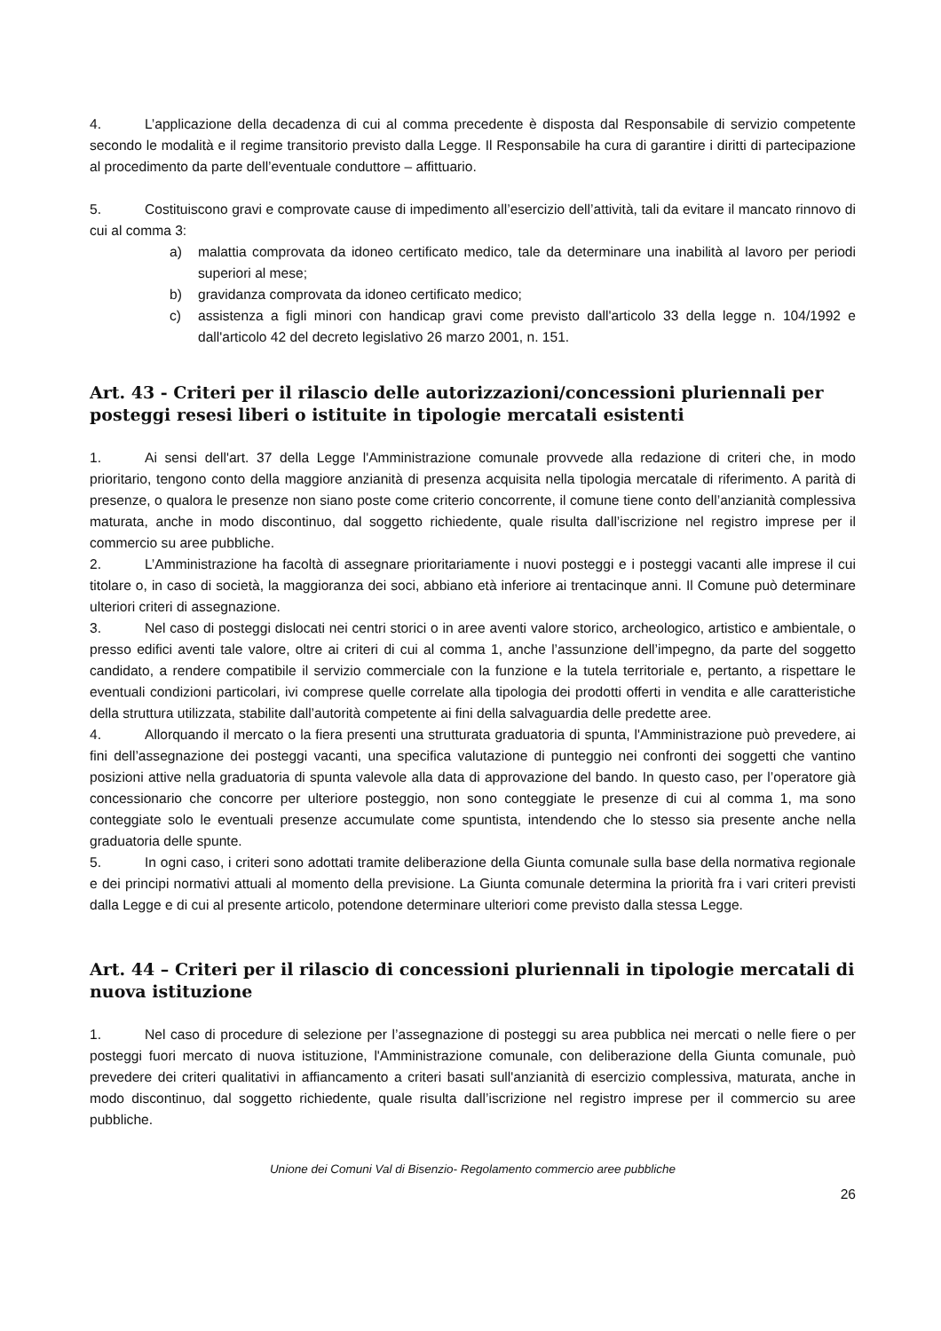4. L’applicazione della decadenza di cui al comma precedente è disposta dal Responsabile di servizio competente secondo le modalità e il regime transitorio previsto dalla Legge. Il Responsabile ha cura di garantire i diritti di partecipazione al procedimento da parte dell’eventuale conduttore – affittuario.
5. Costituiscono gravi e comprovate cause di impedimento all’esercizio dell’attività, tali da evitare il mancato rinnovo di cui al comma 3:
a) malattia comprovata da idoneo certificato medico, tale da determinare una inabilità al lavoro per periodi superiori al mese;
b) gravidanza comprovata da idoneo certificato medico;
c) assistenza a figli minori con handicap gravi come previsto dall'articolo 33 della legge n. 104/1992 e dall'articolo 42 del decreto legislativo 26 marzo 2001, n. 151.
Art. 43 - Criteri per il rilascio delle autorizzazioni/concessioni pluriennali per posteggi resesi liberi o istituite in tipologie mercatali esistenti
1. Ai sensi dell'art. 37 della Legge l'Amministrazione comunale provvede alla redazione di criteri che, in modo prioritario, tengono conto della maggiore anzianità di presenza acquisita nella tipologia mercatale di riferimento. A parità di presenze, o qualora le presenze non siano poste come criterio concorrente, il comune tiene conto dell’anzianità complessiva maturata, anche in modo discontinuo, dal soggetto richiedente, quale risulta dall’iscrizione nel registro imprese per il commercio su aree pubbliche.
2. L’Amministrazione ha facoltà di assegnare prioritariamente i nuovi posteggi e i posteggi vacanti alle imprese il cui titolare o, in caso di società, la maggioranza dei soci, abbiano età inferiore ai trentacinque anni. Il Comune può determinare ulteriori criteri di assegnazione.
3. Nel caso di posteggi dislocati nei centri storici o in aree aventi valore storico, archeologico, artistico e ambientale, o presso edifici aventi tale valore, oltre ai criteri di cui al comma 1, anche l’assunzione dell’impegno, da parte del soggetto candidato, a rendere compatibile il servizio commerciale con la funzione e la tutela territoriale e, pertanto, a rispettare le eventuali condizioni particolari, ivi comprese quelle correlate alla tipologia dei prodotti offerti in vendita e alle caratteristiche della struttura utilizzata, stabilite dall’autorità competente ai fini della salvaguardia delle predette aree.
4. Allorquando il mercato o la fiera presenti una strutturata graduatoria di spunta, l'Amministrazione può prevedere, ai fini dell’assegnazione dei posteggi vacanti, una specifica valutazione di punteggio nei confronti dei soggetti che vantino posizioni attive nella graduatoria di spunta valevole alla data di approvazione del bando. In questo caso, per l’operatore già concessionario che concorre per ulteriore posteggio, non sono conteggiate le presenze di cui al comma 1, ma sono conteggiate solo le eventuali presenze accumulate come spuntista, intendendo che lo stesso sia presente anche nella graduatoria delle spunte.
5. In ogni caso, i criteri sono adottati tramite deliberazione della Giunta comunale sulla base della normativa regionale e dei principi normativi attuali al momento della previsione. La Giunta comunale determina la priorità fra i vari criteri previsti dalla Legge e di cui al presente articolo, potendone determinare ulteriori come previsto dalla stessa Legge.
Art. 44 – Criteri per il rilascio di concessioni pluriennali in tipologie mercatali di nuova istituzione
1. Nel caso di procedure di selezione per l’assegnazione di posteggi su area pubblica nei mercati o nelle fiere o per posteggi fuori mercato di nuova istituzione, l'Amministrazione comunale, con deliberazione della Giunta comunale, può prevedere dei criteri qualitativi in affiancamento a criteri basati sull'anzianità di esercizio complessiva, maturata, anche in modo discontinuo, dal soggetto richiedente, quale risulta dall’iscrizione nel registro imprese per il commercio su aree pubbliche.
Unione dei Comuni Val di Bisenzio- Regolamento commercio aree pubbliche
26